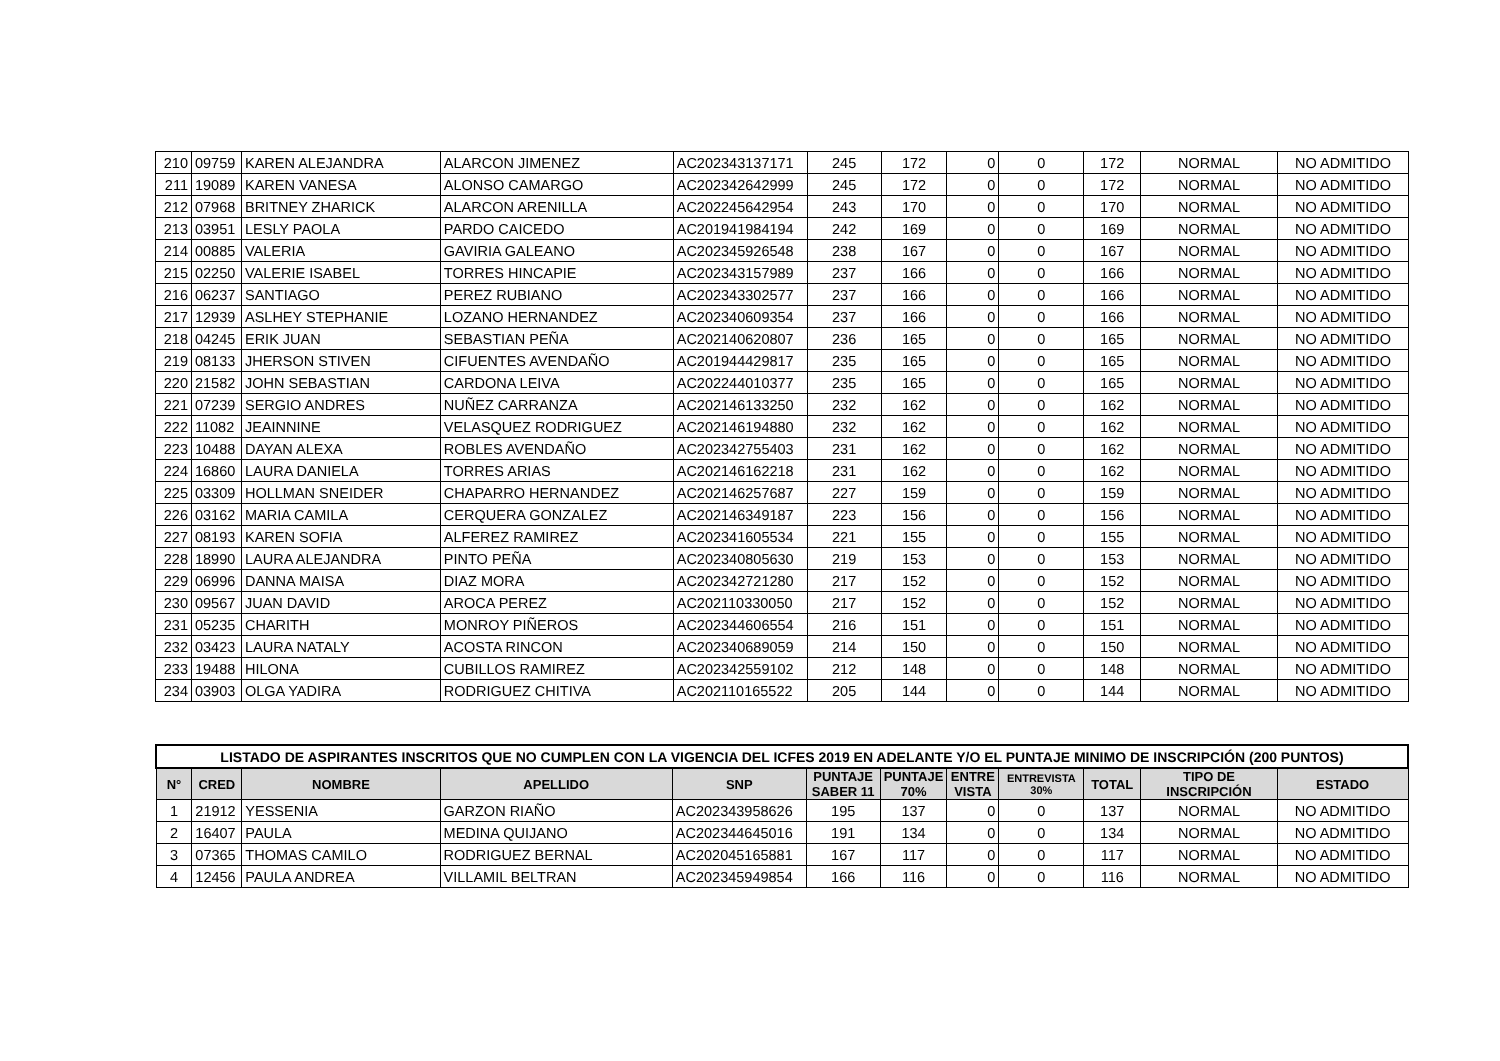| 210 | 09759 | KAREN ALEJANDRA | ALARCON JIMENEZ | AC202343137171 | 245 | 172 | 0 | 0 | 172 | NORMAL | NO ADMITIDO |
| 211 | 19089 | KAREN VANESA | ALONSO CAMARGO | AC202342642999 | 245 | 172 | 0 | 0 | 172 | NORMAL | NO ADMITIDO |
| 212 | 07968 | BRITNEY ZHARICK | ALARCON ARENILLA | AC202245642954 | 243 | 170 | 0 | 0 | 170 | NORMAL | NO ADMITIDO |
| 213 | 03951 | LESLY PAOLA | PARDO CAICEDO | AC201941984194 | 242 | 169 | 0 | 0 | 169 | NORMAL | NO ADMITIDO |
| 214 | 00885 | VALERIA | GAVIRIA GALEANO | AC202345926548 | 238 | 167 | 0 | 0 | 167 | NORMAL | NO ADMITIDO |
| 215 | 02250 | VALERIE ISABEL | TORRES HINCAPIE | AC202343157989 | 237 | 166 | 0 | 0 | 166 | NORMAL | NO ADMITIDO |
| 216 | 06237 | SANTIAGO | PEREZ RUBIANO | AC202343302577 | 237 | 166 | 0 | 0 | 166 | NORMAL | NO ADMITIDO |
| 217 | 12939 | ASLHEY STEPHANIE | LOZANO HERNANDEZ | AC202340609354 | 237 | 166 | 0 | 0 | 166 | NORMAL | NO ADMITIDO |
| 218 | 04245 | ERIK JUAN | SEBASTIAN PEÑA | AC202140620807 | 236 | 165 | 0 | 0 | 165 | NORMAL | NO ADMITIDO |
| 219 | 08133 | JHERSON STIVEN | CIFUENTES AVENDAÑO | AC201944429817 | 235 | 165 | 0 | 0 | 165 | NORMAL | NO ADMITIDO |
| 220 | 21582 | JOHN SEBASTIAN | CARDONA LEIVA | AC202244010377 | 235 | 165 | 0 | 0 | 165 | NORMAL | NO ADMITIDO |
| 221 | 07239 | SERGIO ANDRES | NUÑEZ CARRANZA | AC202146133250 | 232 | 162 | 0 | 0 | 162 | NORMAL | NO ADMITIDO |
| 222 | 11082 | JEAINNINE | VELASQUEZ RODRIGUEZ | AC202146194880 | 232 | 162 | 0 | 0 | 162 | NORMAL | NO ADMITIDO |
| 223 | 10488 | DAYAN ALEXA | ROBLES AVENDAÑO | AC202342755403 | 231 | 162 | 0 | 0 | 162 | NORMAL | NO ADMITIDO |
| 224 | 16860 | LAURA DANIELA | TORRES ARIAS | AC202146162218 | 231 | 162 | 0 | 0 | 162 | NORMAL | NO ADMITIDO |
| 225 | 03309 | HOLLMAN SNEIDER | CHAPARRO HERNANDEZ | AC202146257687 | 227 | 159 | 0 | 0 | 159 | NORMAL | NO ADMITIDO |
| 226 | 03162 | MARIA CAMILA | CERQUERA GONZALEZ | AC202146349187 | 223 | 156 | 0 | 0 | 156 | NORMAL | NO ADMITIDO |
| 227 | 08193 | KAREN SOFIA | ALFEREZ RAMIREZ | AC202341605534 | 221 | 155 | 0 | 0 | 155 | NORMAL | NO ADMITIDO |
| 228 | 18990 | LAURA ALEJANDRA | PINTO PEÑA | AC202340805630 | 219 | 153 | 0 | 0 | 153 | NORMAL | NO ADMITIDO |
| 229 | 06996 | DANNA MAISA | DIAZ MORA | AC202342721280 | 217 | 152 | 0 | 0 | 152 | NORMAL | NO ADMITIDO |
| 230 | 09567 | JUAN DAVID | AROCA PEREZ | AC202110330050 | 217 | 152 | 0 | 0 | 152 | NORMAL | NO ADMITIDO |
| 231 | 05235 | CHARITH | MONROY PIÑEROS | AC202344606554 | 216 | 151 | 0 | 0 | 151 | NORMAL | NO ADMITIDO |
| 232 | 03423 | LAURA NATALY | ACOSTA RINCON | AC202340689059 | 214 | 150 | 0 | 0 | 150 | NORMAL | NO ADMITIDO |
| 233 | 19488 | HILONA | CUBILLOS RAMIREZ | AC202342559102 | 212 | 148 | 0 | 0 | 148 | NORMAL | NO ADMITIDO |
| 234 | 03903 | OLGA YADIRA | RODRIGUEZ CHITIVA | AC202110165522 | 205 | 144 | 0 | 0 | 144 | NORMAL | NO ADMITIDO |
| LISTADO DE ASPIRANTES INSCRITOS QUE NO CUMPLEN CON LA VIGENCIA DEL ICFES 2019 EN ADELANTE Y/O EL PUNTAJE MINIMO DE INSCRIPCIÓN (200 PUNTOS) | | | | | | | | | | | |
| --- | --- | --- | --- | --- | --- | --- | --- | --- | --- | --- | --- |
| N° | CRED | NOMBRE | APELLIDO | SNP | PUNTAJE SABER 11 | PUNTAJE 70% | ENTRE VISTA | ENTREVISTA 30% | TOTAL | TIPO DE INSCRIPCIÓN | ESTADO |
| 1 | 21912 | YESSENIA | GARZON RIAÑO | AC202343958626 | 195 | 137 | 0 | 0 | 137 | NORMAL | NO ADMITIDO |
| 2 | 16407 | PAULA | MEDINA QUIJANO | AC202344645016 | 191 | 134 | 0 | 0 | 134 | NORMAL | NO ADMITIDO |
| 3 | 07365 | THOMAS CAMILO | RODRIGUEZ BERNAL | AC202045165881 | 167 | 117 | 0 | 0 | 117 | NORMAL | NO ADMITIDO |
| 4 | 12456 | PAULA ANDREA | VILLAMIL BELTRAN | AC202345949854 | 166 | 116 | 0 | 0 | 116 | NORMAL | NO ADMITIDO |